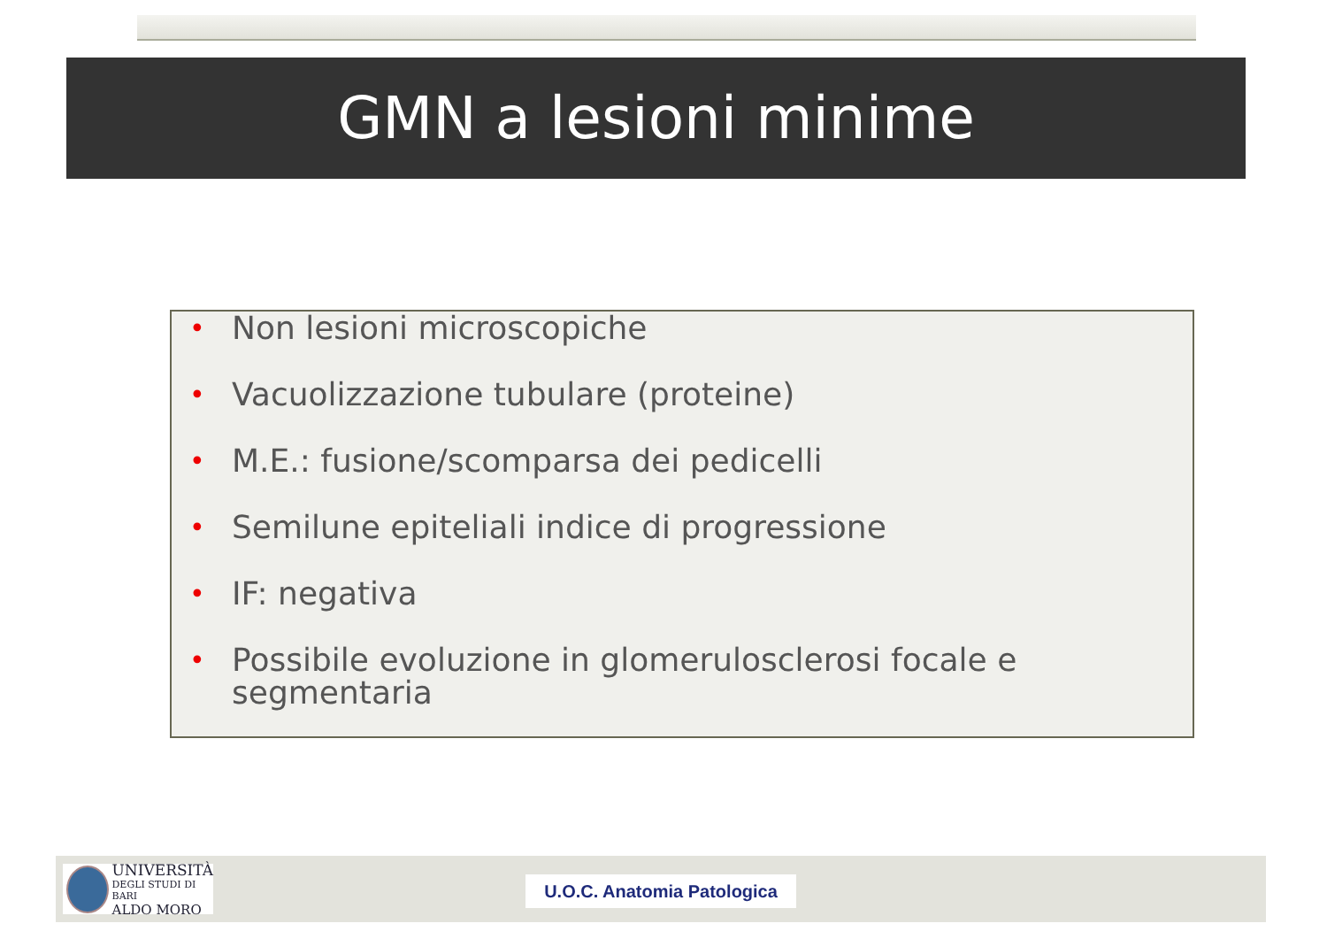GMN a lesioni minime
• Non lesioni microscopiche
• Vacuolizzazione tubulare (proteine)
• M.E.: fusione/scomparsa dei pedicelli
• Semilune epiteliali indice di progressione
• IF: negativa
• Possibile evoluzione in glomerulosclerosi focale e segmentaria
UNIVERSITÀ
DEGLI STUDI DI BARI
ALDO MORO
U.O.C. Anatomia Patologica